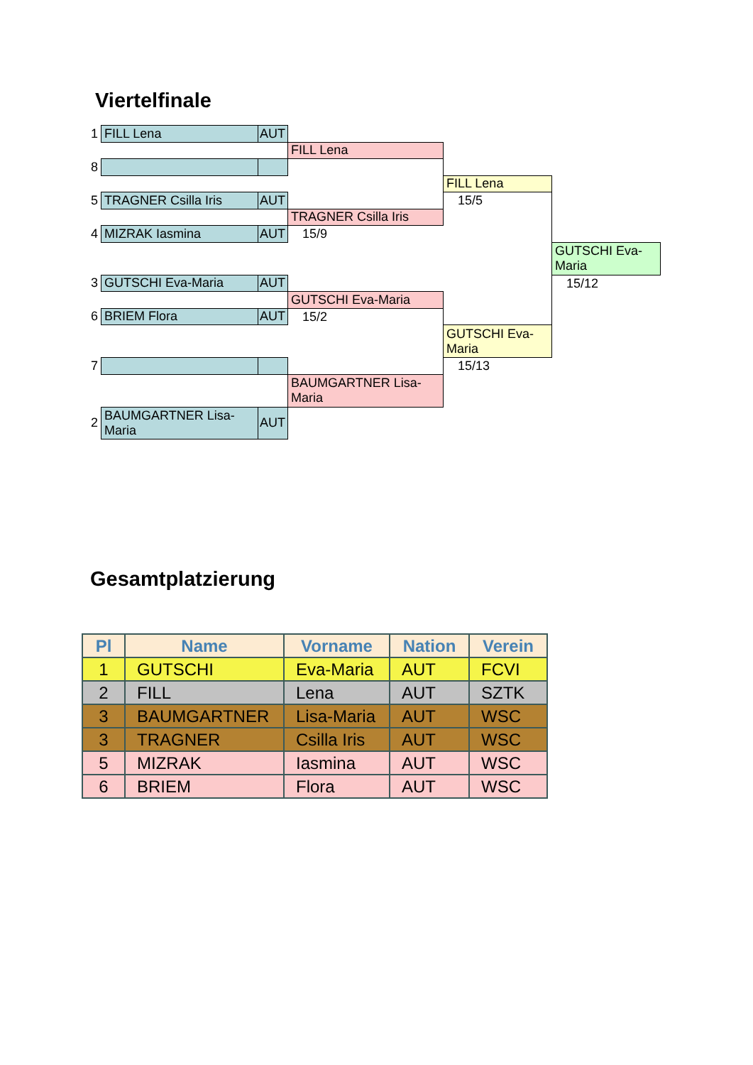Viertelfinale
| 1 | FILL Lena | AUT | | | |
| | | | FILL Lena | | |
| 8 | | | | | |
| | | | | FILL Lena | |
| 5 | TRAGNER Csilla Iris | AUT | | 15/5 | |
| | | | TRAGNER Csilla Iris | | |
| 4 | MIZRAK Iasmina | AUT | 15/9 | | |
| | | | | | GUTSCHI Eva-Maria |
| 3 | GUTSCHI Eva-Maria | AUT | | | 15/12 |
| | | | GUTSCHI Eva-Maria | | |
| 6 | BRIEM Flora | AUT | 15/2 | | |
| | | | | GUTSCHI Eva-Maria | |
| 7 | | | | 15/13 | |
| | | | BAUMGARTNER Lisa-Maria | | |
| 2 | BAUMGARTNER Lisa-Maria | AUT | | | |
Gesamtplatzierung
| Pl | Name | Vorname | Nation | Verein |
| --- | --- | --- | --- | --- |
| 1 | GUTSCHI | Eva-Maria | AUT | FCVI |
| 2 | FILL | Lena | AUT | SZTK |
| 3 | BAUMGARTNER | Lisa-Maria | AUT | WSC |
| 3 | TRAGNER | Csilla Iris | AUT | WSC |
| 5 | MIZRAK | Iasmina | AUT | WSC |
| 6 | BRIEM | Flora | AUT | WSC |